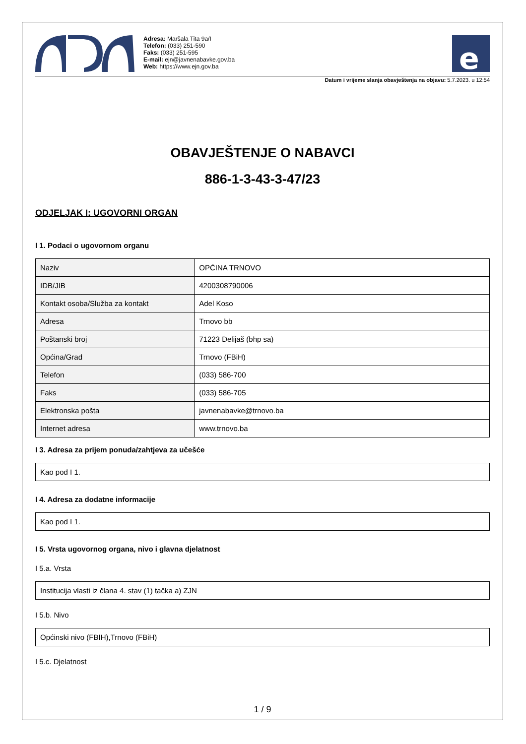Adresa: Maršala Tita 9a/I
Telefon: (033) 251-590
Faks: (033) 251-595
E-mail: ejn@javnenabavke.gov.ba
Web: https://www.ejn.gov.ba
e
Datum i vrijeme slanja obavještenja na objavu: 5.7.2023. u 12:54
OBAVJEŠTENJE O NABAVCI
886-1-3-43-3-47/23
ODJELJAK I: UGOVORNI ORGAN
I 1. Podaci o ugovornom organu
| Naziv | OPĆINA TRNOVO |
| IDB/JIB | 4200308790006 |
| Kontakt osoba/Služba za kontakt | Adel Koso |
| Adresa | Trnovo bb |
| Poštanski broj | 71223 Delijaš (bhp sa) |
| Općina/Grad | Trnovo (FBiH) |
| Telefon | (033) 586-700 |
| Faks | (033) 586-705 |
| Elektronska pošta | javnenabavke@trnovo.ba |
| Internet adresa | www.trnovo.ba |
I 3. Adresa za prijem ponuda/zahtjeva za učešće
Kao pod I 1.
I 4. Adresa za dodatne informacije
Kao pod I 1.
I 5. Vrsta ugovornog organa, nivo i glavna djelatnost
I 5.a. Vrsta
Institucija vlasti iz člana 4. stav (1) tačka a) ZJN
I 5.b. Nivo
Općinski nivo (FBIH),Trnovo (FBiH)
I 5.c. Djelatnost
1 / 9